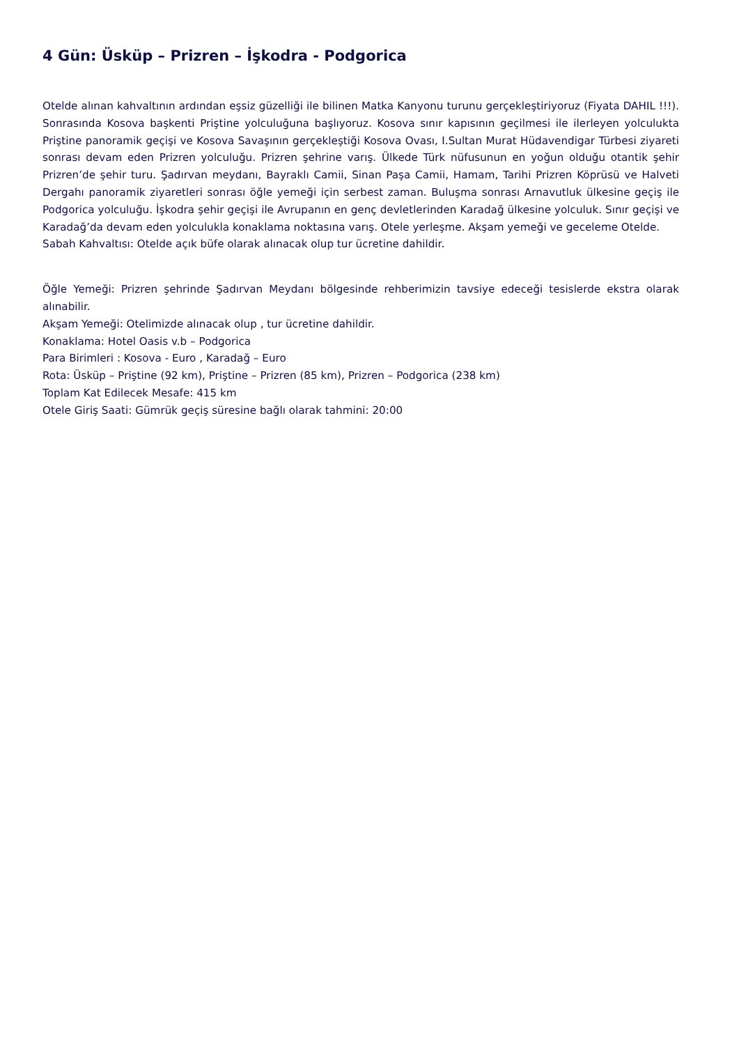4 Gün: Üsküp – Prizren – İşkodra - Podgorica
Otelde alınan kahvaltının ardından eşsiz güzelliği ile bilinen Matka Kanyonu turunu gerçekleştiriyoruz (Fiyata DAHIL !!!). Sonrasında Kosova başkenti Priştine yolculuğuna başlıyoruz. Kosova sınır kapısının geçilmesi ile ilerleyen yolculukta Priştine panoramik geçişi ve Kosova Savaşının gerçekleştiği Kosova Ovası, I.Sultan Murat Hüdavendigar Türbesi ziyareti sonrası devam eden Prizren yolculuğu. Prizren şehrine varış. Ülkede Türk nüfusunun en yoğun olduğu otantik şehir Prizren’de şehir turu. Şadırvan meydanı, Bayraklı Camii, Sinan Paşa Camii, Hamam, Tarihi Prizren Köprüsü ve Halveti Dergahı panoramik ziyaretleri sonrası öğle yemeği için serbest zaman. Buluşma sonrası Arnavutluk ülkesine geçiş ile Podgorica yolculuğu. İşkodra şehir geçişi ile Avrupanın en genç devletlerinden Karadağ ülkesine yolculuk. Sınır geçişi ve Karadağ’da devam eden yolculukla konaklama noktasına varış. Otele yerleşme. Akşam yemeği ve geceleme Otelde.
Sabah Kahvaltısı: Otelde açık büfe olarak alınacak olup tur ücretine dahildir.
Öğle Yemeği: Prizren şehrinde Şadırvan Meydanı bölgesinde rehberimizin tavsiye edeceği tesislerde ekstra olarak alınabilir.
Akşam Yemeği: Otelimizde alınacak olup , tur ücretine dahildir.
Konaklama: Hotel Oasis v.b – Podgorica
Para Birimleri : Kosova - Euro , Karadağ – Euro
Rota: Üsküp – Priştine (92 km), Priştine – Prizren (85 km), Prizren – Podgorica (238 km)
Toplam Kat Edilecek Mesafe: 415 km
Otele Giriş Saati: Gümrük geçiş süresine bağlı olarak tahmini: 20:00